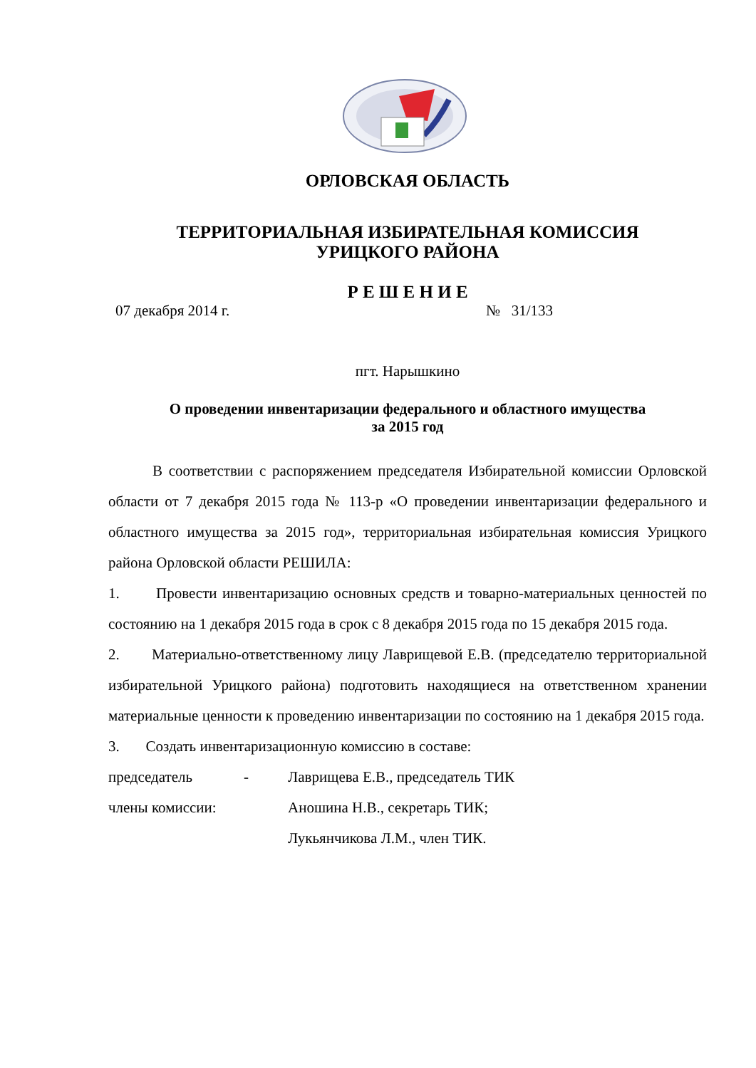ОРЛОВСКАЯ ОБЛАСТЬ
ТЕРРИТОРИАЛЬНАЯ ИЗБИРАТЕЛЬНАЯ КОМИССИЯ
УРИЦКОГО РАЙОНА
Р Е Ш Е Н И Е
07 декабря 2014 г. № 31/133
пгт. Нарышкино
О проведении инвентаризации федерального и областного имущества
за 2015 год
В соответствии с распоряжением председателя Избирательной комиссии Орловской области от 7 декабря 2015 года № 113-р «О проведении инвентаризации федерального и областного имущества за 2015 год», территориальная избирательная комиссия Урицкого района Орловской области РЕШИЛА:
1. Провести инвентаризацию основных средств и товарно-материальных ценностей по состоянию на 1 декабря 2015 года в срок с 8 декабря 2015 года по 15 декабря 2015 года.
2. Материально-ответственному лицу Лаврищевой Е.В. (председателю территориальной избирательной Урицкого района) подготовить находящиеся на ответственном хранении материальные ценности к проведению инвентаризации по состоянию на 1 декабря 2015 года.
3. Создать инвентаризационную комиссию в составе:
председатель - Лаврищева Е.В., председатель ТИК
члены комиссии: Аношина Н.В., секретарь ТИК;
Лукьянчикова Л.М., член ТИК.